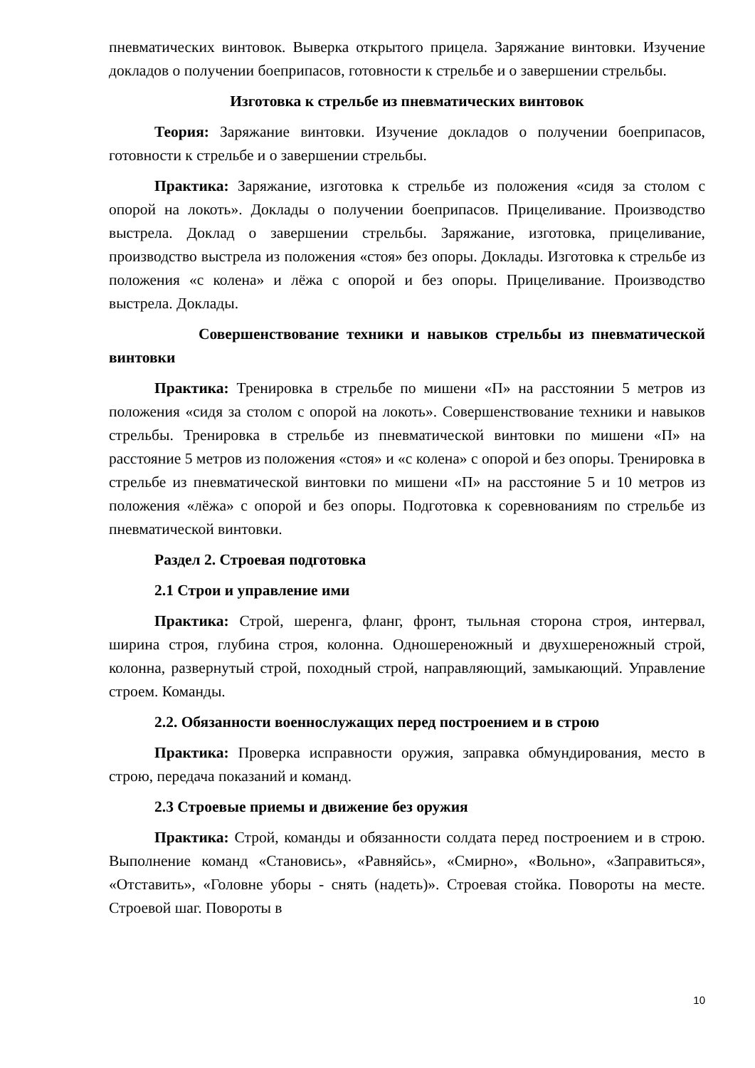пневматических винтовок. Выверка открытого прицела. Заряжание винтовки. Изучение докладов о получении боеприпасов, готовности к стрельбе и о завершении стрельбы.
Изготовка к стрельбе из пневматических винтовок
Теория: Заряжание винтовки. Изучение докладов о получении боеприпасов, готовности к стрельбе и о завершении стрельбы.
Практика: Заряжание, изготовка к стрельбе из положения «сидя за столом с опорой на локоть». Доклады о получении боеприпасов. Прицеливание. Производство выстрела. Доклад о завершении стрельбы. Заряжание, изготовка, прицеливание, производство выстрела из положения «стоя» без опоры. Доклады. Изготовка к стрельбе из положения «с колена» и лёжа с опорой и без опоры. Прицеливание. Производство выстрела. Доклады.
Совершенствование техники и навыков стрельбы из пневматической винтовки
Практика: Тренировка в стрельбе по мишени «П» на расстоянии 5 метров из положения «сидя за столом с опорой на локоть». Совершенствование техники и навыков стрельбы. Тренировка в стрельбе из пневматической винтовки по мишени «П» на расстояние 5 метров из положения «стоя» и «с колена» с опорой и без опоры. Тренировка в стрельбе из пневматической винтовки по мишени «П» на расстояние 5 и 10 метров из положения «лёжа» с опорой и без опоры. Подготовка к соревнованиям по стрельбе из пневматической винтовки.
Раздел 2. Строевая подготовка
2.1 Строи и управление ими
Практика: Строй, шеренга, фланг, фронт, тыльная сторона строя, интервал, ширина строя, глубина строя, колонна. Одношереножный и двухшереножный строй, колонна, развернутый строй, походный строй, направляющий, замыкающий. Управление строем. Команды.
2.2. Обязанности военнослужащих перед построением и в строю
Практика: Проверка исправности оружия, заправка обмундирования, место в строю, передача показаний и команд.
2.3 Строевые приемы и движение без оружия
Практика: Строй, команды и обязанности солдата перед построением и в строю. Выполнение команд «Становись», «Равняйсь», «Смирно», «Вольно», «Заправиться», «Отставить», «Головне уборы - снять (надеть)». Строевая стойка. Повороты на месте. Строевой шаг. Повороты в
10